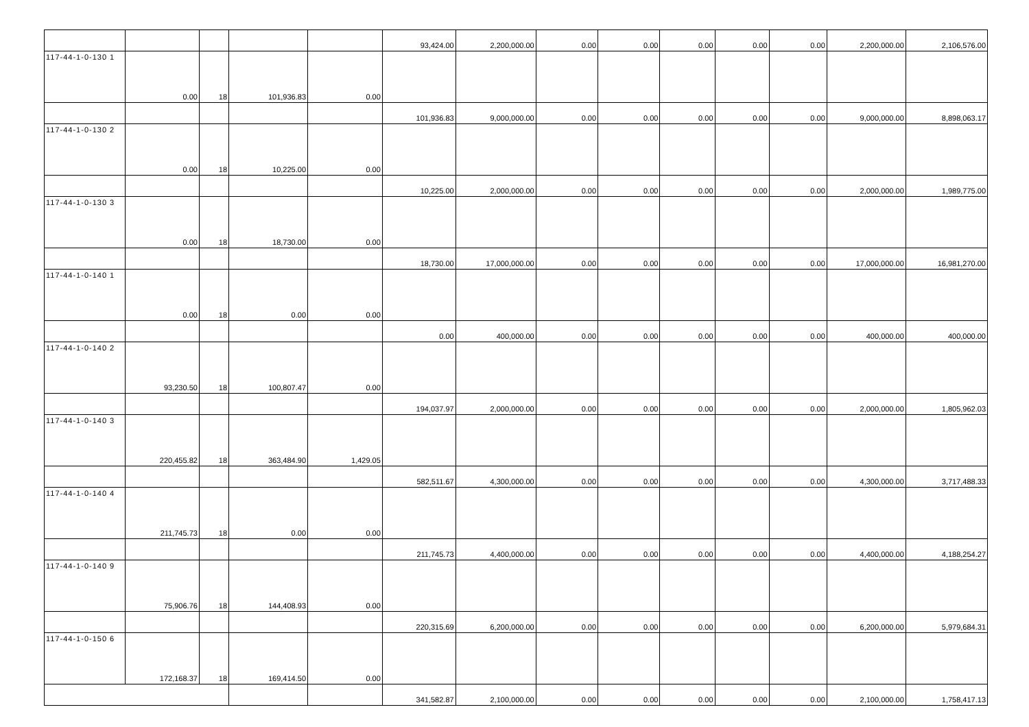| | | | | | 93,424.00 | 2,200,000.00 | 0.00 | 0.00 | 0.00 | 0.00 | 0.00 | 2,200,000.00 | 2,106,576.00 |
| 117-44-1-0-130 1 | 0.00 | 18 | 101,936.83 | 0.00 | | | | | | | | | |
| | | | | | 101,936.83 | 9,000,000.00 | 0.00 | 0.00 | 0.00 | 0.00 | 0.00 | 9,000,000.00 | 8,898,063.17 |
| 117-44-1-0-130 2 | 0.00 | 18 | 10,225.00 | 0.00 | | | | | | | | | |
| | | | | | 10,225.00 | 2,000,000.00 | 0.00 | 0.00 | 0.00 | 0.00 | 0.00 | 2,000,000.00 | 1,989,775.00 |
| 117-44-1-0-130 3 | 0.00 | 18 | 18,730.00 | 0.00 | | | | | | | | | |
| | | | | | 18,730.00 | 17,000,000.00 | 0.00 | 0.00 | 0.00 | 0.00 | 0.00 | 17,000,000.00 | 16,981,270.00 |
| 117-44-1-0-140 1 | 0.00 | 18 | 0.00 | 0.00 | | | | | | | | | |
| | | | | | 0.00 | 400,000.00 | 0.00 | 0.00 | 0.00 | 0.00 | 0.00 | 400,000.00 | 400,000.00 |
| 117-44-1-0-140 2 | 93,230.50 | 18 | 100,807.47 | 0.00 | | | | | | | | | |
| | | | | | 194,037.97 | 2,000,000.00 | 0.00 | 0.00 | 0.00 | 0.00 | 0.00 | 2,000,000.00 | 1,805,962.03 |
| 117-44-1-0-140 3 | 220,455.82 | 18 | 363,484.90 | 1,429.05 | | | | | | | | | |
| | | | | | 582,511.67 | 4,300,000.00 | 0.00 | 0.00 | 0.00 | 0.00 | 0.00 | 4,300,000.00 | 3,717,488.33 |
| 117-44-1-0-140 4 | 211,745.73 | 18 | 0.00 | 0.00 | | | | | | | | | |
| | | | | | 211,745.73 | 4,400,000.00 | 0.00 | 0.00 | 0.00 | 0.00 | 0.00 | 4,400,000.00 | 4,188,254.27 |
| 117-44-1-0-140 9 | 75,906.76 | 18 | 144,408.93 | 0.00 | | | | | | | | | |
| | | | | | 220,315.69 | 6,200,000.00 | 0.00 | 0.00 | 0.00 | 0.00 | 0.00 | 6,200,000.00 | 5,979,684.31 |
| 117-44-1-0-150 6 | 172,168.37 | 18 | 169,414.50 | 0.00 | | | | | | | | | |
| | | | | | 341,582.87 | 2,100,000.00 | 0.00 | 0.00 | 0.00 | 0.00 | 0.00 | 2,100,000.00 | 1,758,417.13 |